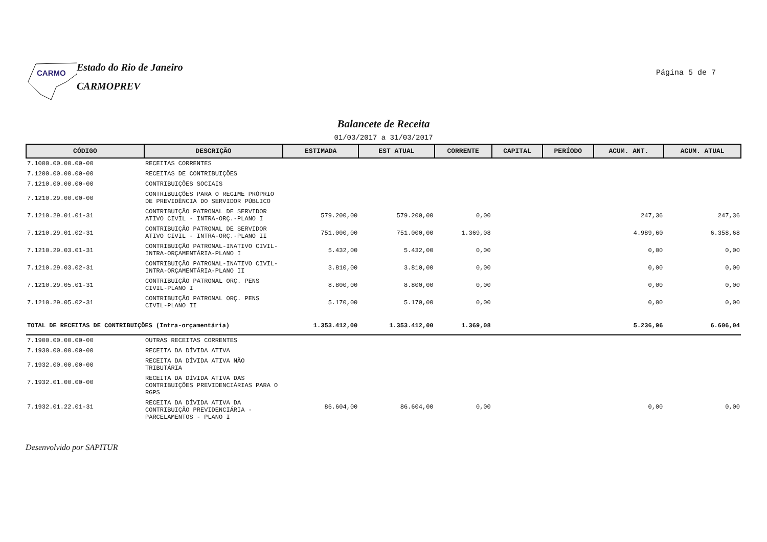CARMO
Estado do Rio de Janeiro
CARMOPREV
Página 5 de 7
Balancete de Receita
01/03/2017 a 31/03/2017
| CÓDIGO | DESCRIÇÃO | ESTIMADA | EST ATUAL | CORRENTE | CAPITAL | PERÍODO | ACUM. ANT. | ACUM. ATUAL |
| --- | --- | --- | --- | --- | --- | --- | --- | --- |
| 7.1000.00.00.00-00 | RECEITAS CORRENTES | | | | | | | |
| 7.1200.00.00.00-00 | RECEITAS DE CONTRIBUIÇÕES | | | | | | | |
| 7.1210.00.00.00-00 | CONTRIBUIÇÕES SOCIAIS | | | | | | | |
| 7.1210.29.00.00-00 | CONTRIBUIÇÕES PARA O REGIME PRÓPRIO DE PREVIDÊNCIA DO SERVIDOR PÚBLICO | | | | | | | |
| 7.1210.29.01.01-31 | CONTRIBUIÇÃO PATRONAL DE SERVIDOR ATIVO CIVIL - INTRA-ORÇ.-PLANO I | 579.200,00 | 579.200,00 | 0,00 | | | 247,36 | 247,36 |
| 7.1210.29.01.02-31 | CONTRIBUIÇÃO PATRONAL DE SERVIDOR ATIVO CIVIL - INTRA-ORÇ.-PLANO II | 751.000,00 | 751.000,00 | 1.369,08 | | | 4.989,60 | 6.358,68 |
| 7.1210.29.03.01-31 | CONTRIBUIÇÃO PATRONAL-INATIVO CIVIL-INTRA-ORÇAMENTÁRIA-PLANO I | 5.432,00 | 5.432,00 | 0,00 | | | 0,00 | 0,00 |
| 7.1210.29.03.02-31 | CONTRIBUIÇÃO PATRONAL-INATIVO CIVIL-INTRA-ORÇAMENTÁRIA-PLANO II | 3.810,00 | 3.810,00 | 0,00 | | | 0,00 | 0,00 |
| 7.1210.29.05.01-31 | CONTRIBUIÇÃO PATRONAL ORÇ. PENS CIVIL-PLANO I | 8.800,00 | 8.800,00 | 0,00 | | | 0,00 | 0,00 |
| 7.1210.29.05.02-31 | CONTRIBUIÇÃO PATRONAL ORÇ. PENS CIVIL-PLANO II | 5.170,00 | 5.170,00 | 0,00 | | | 0,00 | 0,00 |
| TOTAL DE RECEITAS DE CONTRIBUIÇÕES (Intra-orçamentária) | | 1.353.412,00 | 1.353.412,00 | 1.369,08 | | | 5.236,96 | 6.606,04 |
| 7.1900.00.00.00-00 | OUTRAS RECEITAS CORRENTES | | | | | | | |
| 7.1930.00.00.00-00 | RECEITA DA DÍVIDA ATIVA | | | | | | | |
| 7.1932.00.00.00-00 | RECEITA DA DÍVIDA ATIVA NÃO TRIBUTÁRIA | | | | | | | |
| 7.1932.01.00.00-00 | RECEITA DA DÍVIDA ATIVA DAS CONTRIBUIÇÕES PREVIDENCIÁRIAS PARA O RGPS | | | | | | | |
| 7.1932.01.22.01-31 | RECEITA DA DÍVIDA ATIVA DA CONTRIBUIÇÃO PREVIDENCIÁRIA - PARCELAMENTOS - PLANO I | 86.604,00 | 86.604,00 | 0,00 | | | 0,00 | 0,00 |
Desenvolvido por SAPITUR